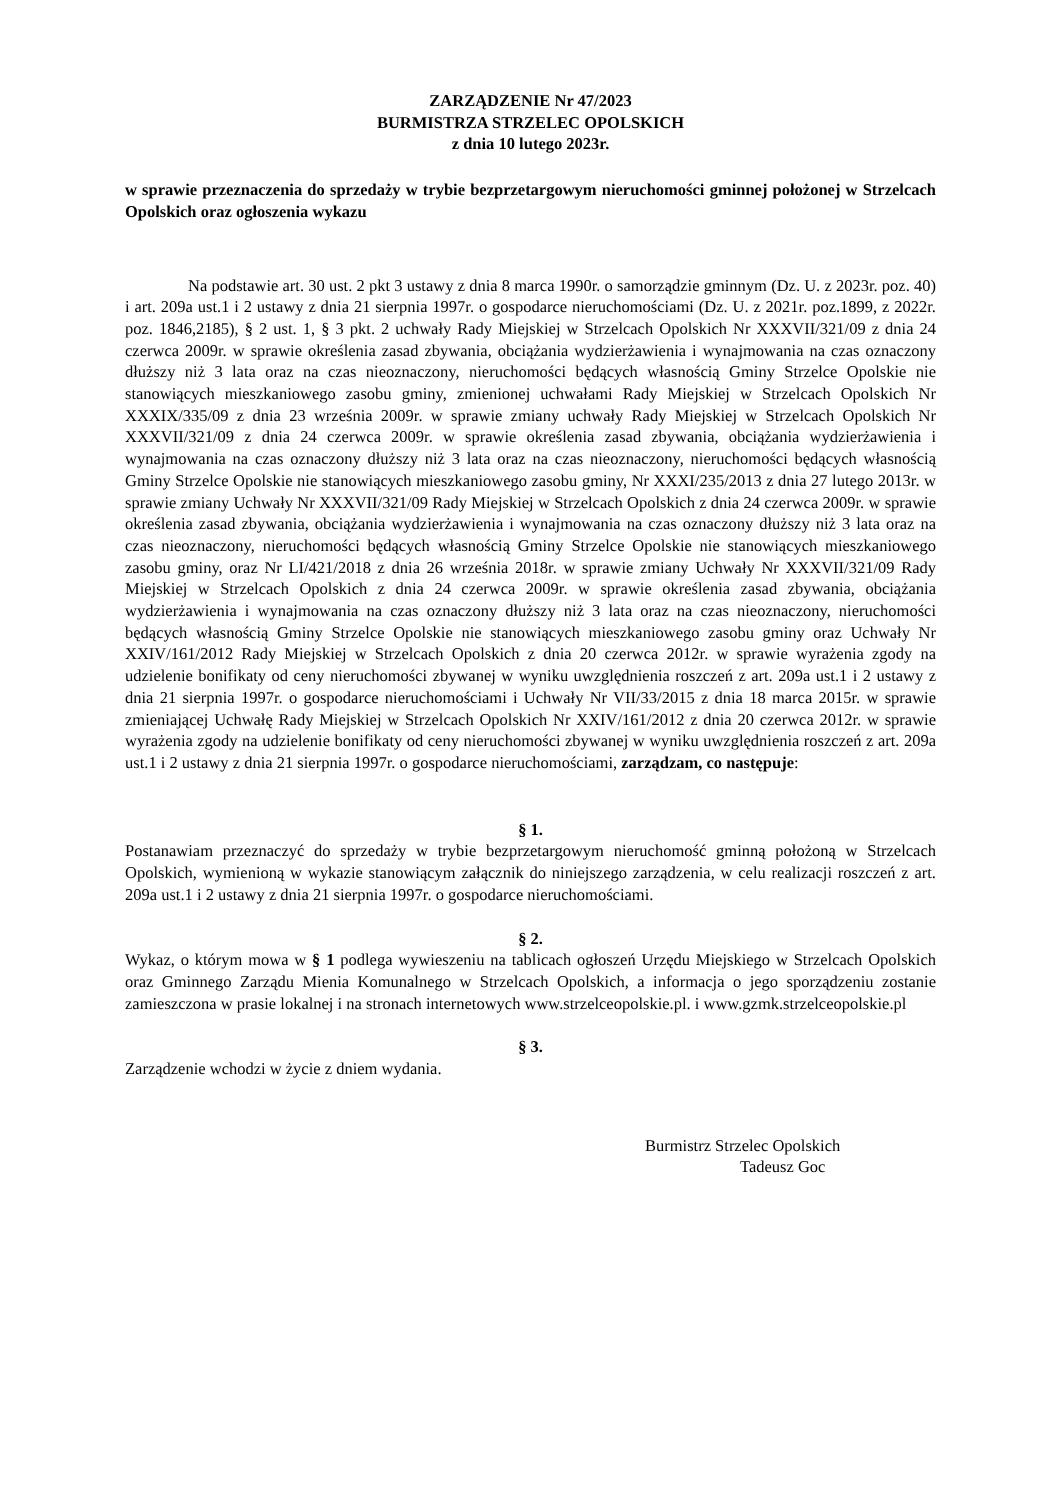ZARZĄDZENIE Nr 47/2023
BURMISTRZA STRZELEC OPOLSKICH
z dnia 10 lutego 2023r.
w sprawie przeznaczenia do sprzedaży w trybie bezprzetargowym nieruchomości gminnej położonej w Strzelcach Opolskich oraz ogłoszenia wykazu
Na podstawie art. 30 ust. 2 pkt 3 ustawy z dnia 8 marca 1990r. o samorządzie gminnym (Dz. U. z 2023r. poz. 40) i art. 209a ust.1 i 2 ustawy z dnia 21 sierpnia 1997r. o gospodarce nieruchomościami (Dz. U. z 2021r. poz.1899, z 2022r. poz. 1846,2185), § 2 ust. 1, § 3 pkt. 2 uchwały Rady Miejskiej w Strzelcach Opolskich Nr XXXVII/321/09 z dnia 24 czerwca 2009r. w sprawie określenia zasad zbywania, obciążania wydzierżawienia i wynajmowania na czas oznaczony dłuższy niż 3 lata oraz na czas nieoznaczony, nieruchomości będących własnością Gminy Strzelce Opolskie nie stanowiących mieszkaniowego zasobu gminy, zmienionej uchwałami Rady Miejskiej w Strzelcach Opolskich Nr XXXIX/335/09 z dnia 23 września 2009r. w sprawie zmiany uchwały Rady Miejskiej w Strzelcach Opolskich Nr XXXVII/321/09 z dnia 24 czerwca 2009r. w sprawie określenia zasad zbywania, obciążania wydzierżawienia i wynajmowania na czas oznaczony dłuższy niż 3 lata oraz na czas nieoznaczony, nieruchomości będących własnością Gminy Strzelce Opolskie nie stanowiących mieszkaniowego zasobu gminy, Nr XXXI/235/2013 z dnia 27 lutego 2013r. w sprawie zmiany Uchwały Nr XXXVII/321/09 Rady Miejskiej w Strzelcach Opolskich z dnia 24 czerwca 2009r. w sprawie określenia zasad zbywania, obciążania wydzierżawienia i wynajmowania na czas oznaczony dłuższy niż 3 lata oraz na czas nieoznaczony, nieruchomości będących własnością Gminy Strzelce Opolskie nie stanowiących mieszkaniowego zasobu gminy, oraz Nr LI/421/2018 z dnia 26 września 2018r. w sprawie zmiany Uchwały Nr XXXVII/321/09 Rady Miejskiej w Strzelcach Opolskich z dnia 24 czerwca 2009r. w sprawie określenia zasad zbywania, obciążania wydzierżawienia i wynajmowania na czas oznaczony dłuższy niż 3 lata oraz na czas nieoznaczony, nieruchomości będących własnością Gminy Strzelce Opolskie nie stanowiących mieszkaniowego zasobu gminy oraz Uchwały Nr XXIV/161/2012 Rady Miejskiej w Strzelcach Opolskich z dnia 20 czerwca 2012r. w sprawie wyrażenia zgody na udzielenie bonifikaty od ceny nieruchomości zbywanej w wyniku uwzględnienia roszczeń z art. 209a ust.1 i 2 ustawy z dnia 21 sierpnia 1997r. o gospodarce nieruchomościami i Uchwały Nr VII/33/2015 z dnia 18 marca 2015r. w sprawie zmieniającej Uchwałę Rady Miejskiej w Strzelcach Opolskich Nr XXIV/161/2012 z dnia 20 czerwca 2012r. w sprawie wyrażenia zgody na udzielenie bonifikaty od ceny nieruchomości zbywanej w wyniku uwzględnienia roszczeń z art. 209a ust.1 i 2 ustawy z dnia 21 sierpnia 1997r. o gospodarce nieruchomościami, zarządzam, co następuje:
§ 1.
Postanawiam przeznaczyć do sprzedaży w trybie bezprzetargowym nieruchomość gminną położoną w Strzelcach Opolskich, wymienioną w wykazie stanowiącym załącznik do niniejszego zarządzenia, w celu realizacji roszczeń z art. 209a ust.1 i 2 ustawy z dnia 21 sierpnia 1997r. o gospodarce nieruchomościami.
§ 2.
Wykaz, o którym mowa w § 1 podlega wywieszeniu na tablicach ogłoszeń Urzędu Miejskiego w Strzelcach Opolskich oraz Gminnego Zarządu Mienia Komunalnego w Strzelcach Opolskich, a informacja o jego sporządzeniu zostanie zamieszczona w prasie lokalnej i na stronach internetowych www.strzelceopolskie.pl. i www.gzmk.strzelceopolskie.pl
§ 3.
Zarządzenie wchodzi w życie z dniem wydania.
Burmistrz Strzelec Opolskich
Tadeusz Goc